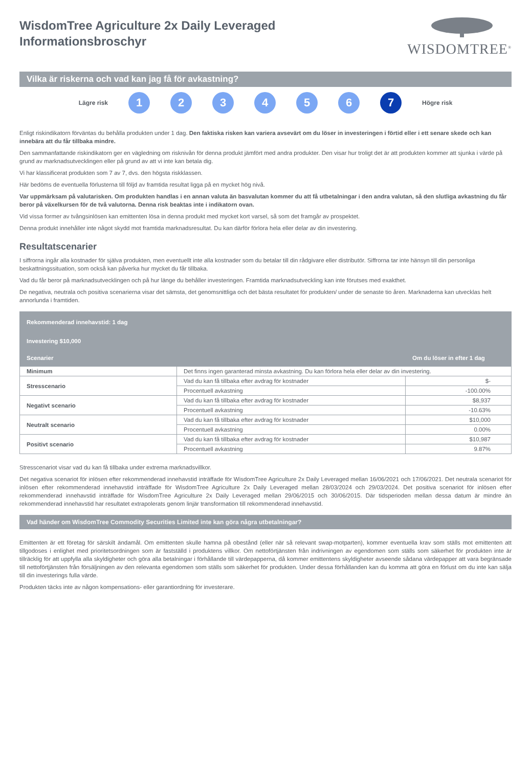WisdomTree Agriculture 2x Daily Leveraged
Informationsbroschyr
WISDOMTREE<sup>®</sup>
Vilka är riskerna och vad kan jag få för avkastning?
Lägre risk
1 2 3 4 5 6 7
Högre risk
Enligt riskindikatorn förväntas du behålla produkten under 1 dag. Den faktiska risken kan variera avsevärt om du löser in investeringen i förtid eller i ett senare skede och kan innebära att du får tillbaka mindre.
Den sammanfattande riskindikatorn ger en vägledning om risknivån för denna produkt jämfört med andra produkter. Den visar hur troligt det är att produkten kommer att sjunka i värde på grund av marknadsutvecklingen eller på grund av att vi inte kan betala dig.
Vi har klassificerat produkten som 7 av 7, dvs. den högsta riskklassen.
Här bedöms de eventuella förlusterna till följd av framtida resultat ligga på en mycket hög nivå.
Var uppmärksam på valutarisken. Om produkten handlas i en annan valuta än basvalutan kommer du att få utbetalningar i den andra valutan, så den slutliga avkastning du får beror på växelkursen för de två valutorna. Denna risk beaktas inte i indikatorn ovan.
Vid vissa former av tvångsinlösen kan emittenten lösa in denna produkt med mycket kort varsel, så som det framgår av prospektet.
Denna produkt innehåller inte något skydd mot framtida marknadsresultat. Du kan därför förlora hela eller delar av din investering.
Resultatscenarier
I siffrorna ingår alla kostnader för själva produkten, men eventuellt inte alla kostnader som du betalar till din rådgivare eller distributör. Siffrorna tar inte hänsyn till din personliga beskattningssituation, som också kan påverka hur mycket du får tillbaka.
Vad du får beror på marknadsutvecklingen och på hur länge du behåller investeringen. Framtida marknadsutveckling kan inte förutses med exakthet.
De negativa, neutrala och positiva scenarierna visar det sämsta, det genomsnittliga och det bästa resultatet för produkten/ under de senaste tio åren. Marknaderna kan utvecklas helt annorlunda i framtiden.
| Rekommenderad innehavstid: 1 dag | | |
| --- | --- | --- |
| Investering $10,000 | | |
| Scenarier | | Om du löser in efter 1 dag |
| Minimum | Det finns ingen garanterad minsta avkastning. Du kan förlora hela eller delar av din investering. | |
| Stresscenario | Vad du kan få tillbaka efter avdrag för kostnader | $- |
| | Procentuell avkastning | -100.00% |
| Negativt scenario | Vad du kan få tillbaka efter avdrag för kostnader | $8,937 |
| | Procentuell avkastning | -10.63% |
| Neutralt scenario | Vad du kan få tillbaka efter avdrag för kostnader | $10,000 |
| | Procentuell avkastning | 0.00% |
| Positivt scenario | Vad du kan få tillbaka efter avdrag för kostnader | $10,987 |
| | Procentuell avkastning | 9.87% |
Stresscenariot visar vad du kan få tillbaka under extrema marknadsvillkor.
Det negativa scenariot för inlösen efter rekommenderad innehavstid inträffade för WisdomTree Agriculture 2x Daily Leveraged mellan 16/06/2021 och 17/06/2021. Det neutrala scenariot för inlösen efter rekommenderad innehavstid inträffade för WisdomTree Agriculture 2x Daily Leveraged mellan 28/03/2024 och 29/03/2024. Det positiva scenariot för inlösen efter rekommenderad innehavstid inträffade för WisdomTree Agriculture 2x Daily Leveraged mellan 29/06/2015 och 30/06/2015. Där tidsperioden mellan dessa datum är mindre än rekommenderad innehavstid har resultatet extrapolerats genom linjär transformation till rekommenderad innehavstid.
Vad händer om WisdomTree Commodity Securities Limited inte kan göra några utbetalningar?
Emittenten är ett företag för särskilt ändamål. Om emittenten skulle hamna på obestånd (eller när så relevant swap-motparten), kommer eventuella krav som ställs mot emittenten att tillgodoses i enlighet med prioritetsordningen som är fastställd i produktens villkor. Om nettoförtjänsten från indrivningen av egendomen som ställs som säkerhet för produkten inte är tillräcklig för att uppfylla alla skyldigheter och göra alla betalningar i förhållande till värdepapperna, då kommer emittentens skyldigheter avseende sådana värdepapper att vara begränsade till nettoförtjänsten från försäljningen av den relevanta egendomen som ställs som säkerhet för produkten. Under dessa förhållanden kan du komma att göra en förlust om du inte kan sälja till din investerings fulla värde.
Produkten täcks inte av någon kompensations- eller garantiordning för investerare.